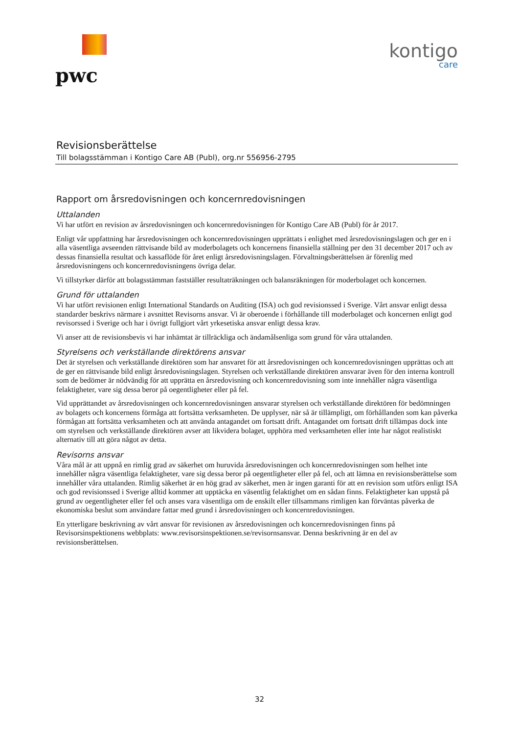pwc
kontigo
care
Revisionsberättelse
Till bolagsstämman i Kontigo Care AB (Publ), org.nr 556956-2795
Rapport om årsredovisningen och koncernredovisningen
Uttalanden
Vi har utfört en revision av årsredovisningen och koncernredovisningen för Kontigo Care AB (Publ) för år 2017.
Enligt vår uppfattning har årsredovisningen och koncernredovisningen upprättats i enlighet med årsredovisningslagen och ger en i alla väsentliga avseenden rättvisande bild av moderbolagets och koncernens finansiella ställning per den 31 december 2017 och av dessas finansiella resultat och kassaflöde för året enligt årsredovisningslagen. Förvaltningsberättelsen är förenlig med årsredovisningens och koncernredovisningens övriga delar.
Vi tillstyrker därför att bolagsstämman fastställer resultaträkningen och balansräkningen för moderbolaget och koncernen.
Grund för uttalanden
Vi har utfört revisionen enligt International Standards on Auditing (ISA) och god revisionssed i Sverige. Vårt ansvar enligt dessa standarder beskrivs närmare i avsnittet Revisorns ansvar. Vi är oberoende i förhållande till moderbolaget och koncernen enligt god revisorssed i Sverige och har i övrigt fullgjort vårt yrkesetiska ansvar enligt dessa krav.
Vi anser att de revisionsbevis vi har inhämtat är tillräckliga och ändamålsenliga som grund för våra uttalanden.
Styrelsens och verkställande direktörens ansvar
Det är styrelsen och verkställande direktören som har ansvaret för att årsredovisningen och koncernredovisningen upprättas och att de ger en rättvisande bild enligt årsredovisningslagen. Styrelsen och verkställande direktören ansvarar även för den interna kontroll som de bedömer är nödvändig för att upprätta en årsredovisning och koncernredovisning som inte innehåller några väsentliga felaktigheter, vare sig dessa beror på oegentligheter eller på fel.
Vid upprättandet av årsredovisningen och koncernredovisningen ansvarar styrelsen och verkställande direktören för bedömningen av bolagets och koncernens förmåga att fortsätta verksamheten. De upplyser, när så är tillämpligt, om förhållanden som kan påverka förmågan att fortsätta verksamheten och att använda antagandet om fortsatt drift. Antagandet om fortsatt drift tillämpas dock inte om styrelsen och verkställande direktören avser att likvidera bolaget, upphöra med verksamheten eller inte har något realistiskt alternativ till att göra något av detta.
Revisorns ansvar
Våra mål är att uppnå en rimlig grad av säkerhet om huruvida årsredovisningen och koncernredovisningen som helhet inte innehåller några väsentliga felaktigheter, vare sig dessa beror på oegentligheter eller på fel, och att lämna en revisionsberättelse som innehåller våra uttalanden. Rimlig säkerhet är en hög grad av säkerhet, men är ingen garanti för att en revision som utförs enligt ISA och god revisionssed i Sverige alltid kommer att upptäcka en väsentlig felaktighet om en sådan finns. Felaktigheter kan uppstå på grund av oegentligheter eller fel och anses vara väsentliga om de enskilt eller tillsammans rimligen kan förväntas påverka de ekonomiska beslut som användare fattar med grund i årsredovisningen och koncernredovisningen.
En ytterligare beskrivning av vårt ansvar för revisionen av årsredovisningen och koncernredovisningen finns på Revisorsinspektionens webbplats: www.revisorsinspektionen.se/revisornsansvar. Denna beskrivning är en del av revisionsberättelsen.
32